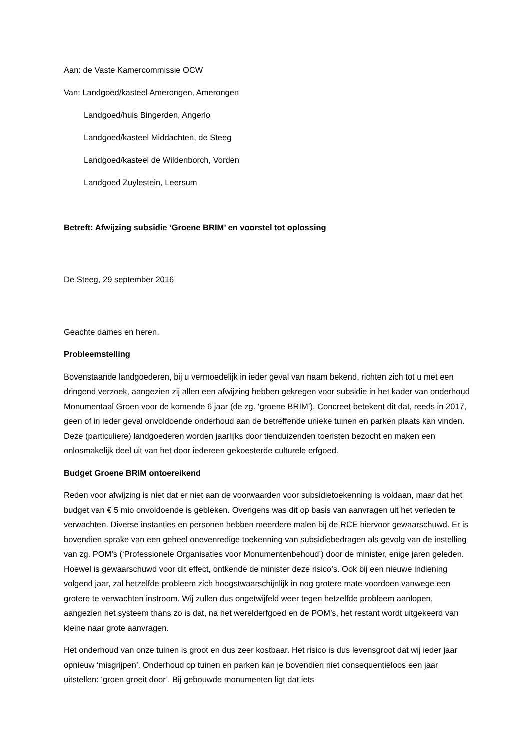Aan: de Vaste Kamercommissie OCW
Van: Landgoed/kasteel Amerongen, Amerongen
Landgoed/huis Bingerden, Angerlo
Landgoed/kasteel Middachten, de Steeg
Landgoed/kasteel de Wildenborch, Vorden
Landgoed Zuylestein, Leersum
Betreft: Afwijzing subsidie ‘Groene BRIM’ en voorstel tot oplossing
De Steeg, 29 september 2016
Geachte dames en heren,
Probleemstelling
Bovenstaande landgoederen, bij u vermoedelijk in ieder geval van naam bekend, richten zich tot u met een dringend verzoek, aangezien zij allen een afwijzing hebben gekregen voor subsidie in het kader van onderhoud Monumentaal Groen voor de komende 6 jaar (de zg. ‘groene BRIM’). Concreet betekent dit dat, reeds in 2017, geen of in ieder geval onvoldoende onderhoud aan de betreffende unieke tuinen en parken plaats kan vinden. Deze (particuliere) landgoederen worden jaarlijks door tienduizenden toeristen bezocht en maken een onlosmakelijk deel uit van het door iedereen gekoesterde culturele erfgoed.
Budget Groene BRIM ontoereikend
Reden voor afwijzing is niet dat er niet aan de voorwaarden voor subsidietoekenning is voldaan, maar dat het budget van € 5 mio onvoldoende is gebleken. Overigens was dit op basis van aanvragen uit het verleden te verwachten. Diverse instanties en personen hebben meerdere malen bij de RCE hiervoor gewaarschuwd. Er is bovendien sprake van een geheel onevenredige toekenning van subsidiebedragen als gevolg van de instelling van zg. POM’s (‘Professionele Organisaties voor Monumentenbehoud’) door de minister, enige jaren geleden. Hoewel is gewaarschuwd voor dit effect, ontkende de minister deze risico’s. Ook bij een nieuwe indiening volgend jaar, zal hetzelfde probleem zich hoogstwaarschijnlijk in nog grotere mate voordoen vanwege een grotere te verwachten instroom. Wij zullen dus ongetwijfeld weer tegen hetzelfde probleem aanlopen, aangezien het systeem thans zo is dat, na het werelderfgoed en de POM’s, het restant wordt uitgekeerd van kleine naar grote aanvragen.
Het onderhoud van onze tuinen is groot en dus zeer kostbaar. Het risico is dus levensgroot dat wij ieder jaar opnieuw ‘misgrijpen’. Onderhoud op tuinen en parken kan je bovendien niet consequentieloos een jaar uitstellen: ‘groen groeit door’. Bij gebouwde monumenten ligt dat iets